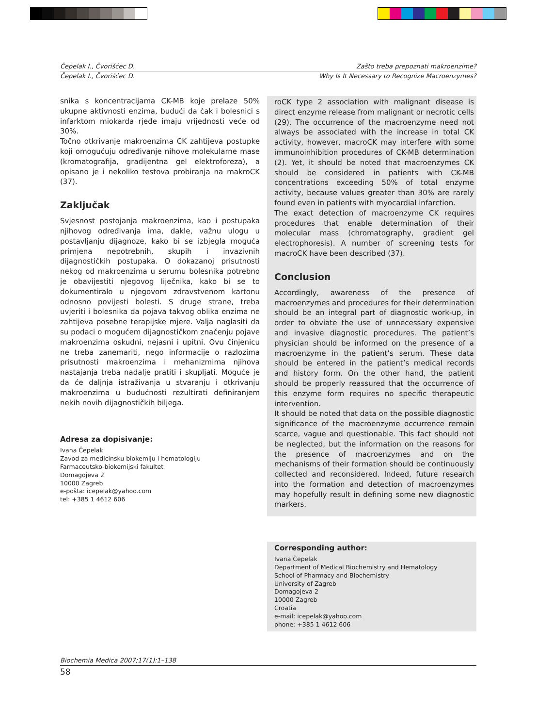Čepelak I., Čvorišćec D. Zašto treba prepoznati makroenzime?
Čepelak I., Čvorišćec D. Why Is It Necessary to Recognize Macroenzymes?
snika s koncentracijama CK-MB koje prelaze 50% ukupne aktivnosti enzima, budući da čak i bolesnici s infarktom miokarda rjeđe imaju vrijednosti veće od 30%.
Točno otkrivanje makroenzima CK zahtijeva postupke koji omogućuju određivanje nihove molekularne mase (kromatografija, gradijentna gel elektroforeza), a opisano je i nekoliko testova probiranja na makroCK (37).
Zaključak
Svjesnost postojanja makroenzima, kao i postupaka njihovog određivanja ima, dakle, važnu ulogu u postavljanju dijagnoze, kako bi se izbjegla moguća primjena nepotrebnih, skupih i invazivnih dijagnostičkih postupaka. O dokazanoj prisutnosti nekog od makroenzima u serumu bolesnika potrebno je obavijestiti njegovog liječnika, kako bi se to dokumentiralo u njegovom zdravstvenom kartonu odnosno povijesti bolesti. S druge strane, treba uvjeriti i bolesnika da pojava takvog oblika enzima ne zahtijeva posebne terapijske mjere. Valja naglasiti da su podaci o mogućem dijagnostičkom značenju pojave makroenzima oskudni, nejasni i upitni. Ovu činjenicu ne treba zanemariti, nego informacije o razlozima prisutnosti makroenzima i mehanizmima njihova nastajanja treba nadalje pratiti i skupljati. Moguće je da će daljnja istraživanja u stvaranju i otkrivanju makroenzima u budućnosti rezultirati definiranjem nekih novih dijagnostičkih biljega.
Adresa za dopisivanje:
Ivana Čepelak
Zavod za medicinsku biokemiju i hematologiju
Farmaceutsko-biokemijski fakultet
Domagojeva 2
10000 Zagreb
e-pošta: icepelak@yahoo.com
tel: +385 1 4612 606
roCK type 2 association with malignant disease is direct enzyme release from malignant or necrotic cells (29). The occurrence of the macroenzyme need not always be associated with the increase in total CK activity, however, macroCK may interfere with some immunoinhibition procedures of CK-MB determination (2). Yet, it should be noted that macroenzymes CK should be considered in patients with CK-MB concentrations exceeding 50% of total enzyme activity, because values greater than 30% are rarely found even in patients with myocardial infarction.
The exact detection of macroenzyme CK requires procedures that enable determination of their molecular mass (chromatography, gradient gel electrophoresis). A number of screening tests for macroCK have been described (37).
Conclusion
Accordingly, awareness of the presence of macroenzymes and procedures for their determination should be an integral part of diagnostic work-up, in order to obviate the use of unnecessary expensive and invasive diagnostic procedures. The patient’s physician should be informed on the presence of a macroenzyme in the patient’s serum. These data should be entered in the patient’s medical records and history form. On the other hand, the patient should be properly reassured that the occurrence of this enzyme form requires no specific therapeutic intervention.
It should be noted that data on the possible diagnostic significance of the macroenzyme occurrence remain scarce, vague and questionable. This fact should not be neglected, but the information on the reasons for the presence of macroenzymes and on the mechanisms of their formation should be continuously collected and reconsidered. Indeed, future research into the formation and detection of macroenzymes may hopefully result in defining some new diagnostic markers.
Corresponding author:
Ivana Čepelak
Department of Medical Biochemistry and Hematology
School of Pharmacy and Biochemistry
University of Zagreb
Domagojeva 2
10000 Zagreb
Croatia
e-mail: icepelak@yahoo.com
phone: +385 1 4612 606
Biochemia Medica 2007;17(1):1–138
58